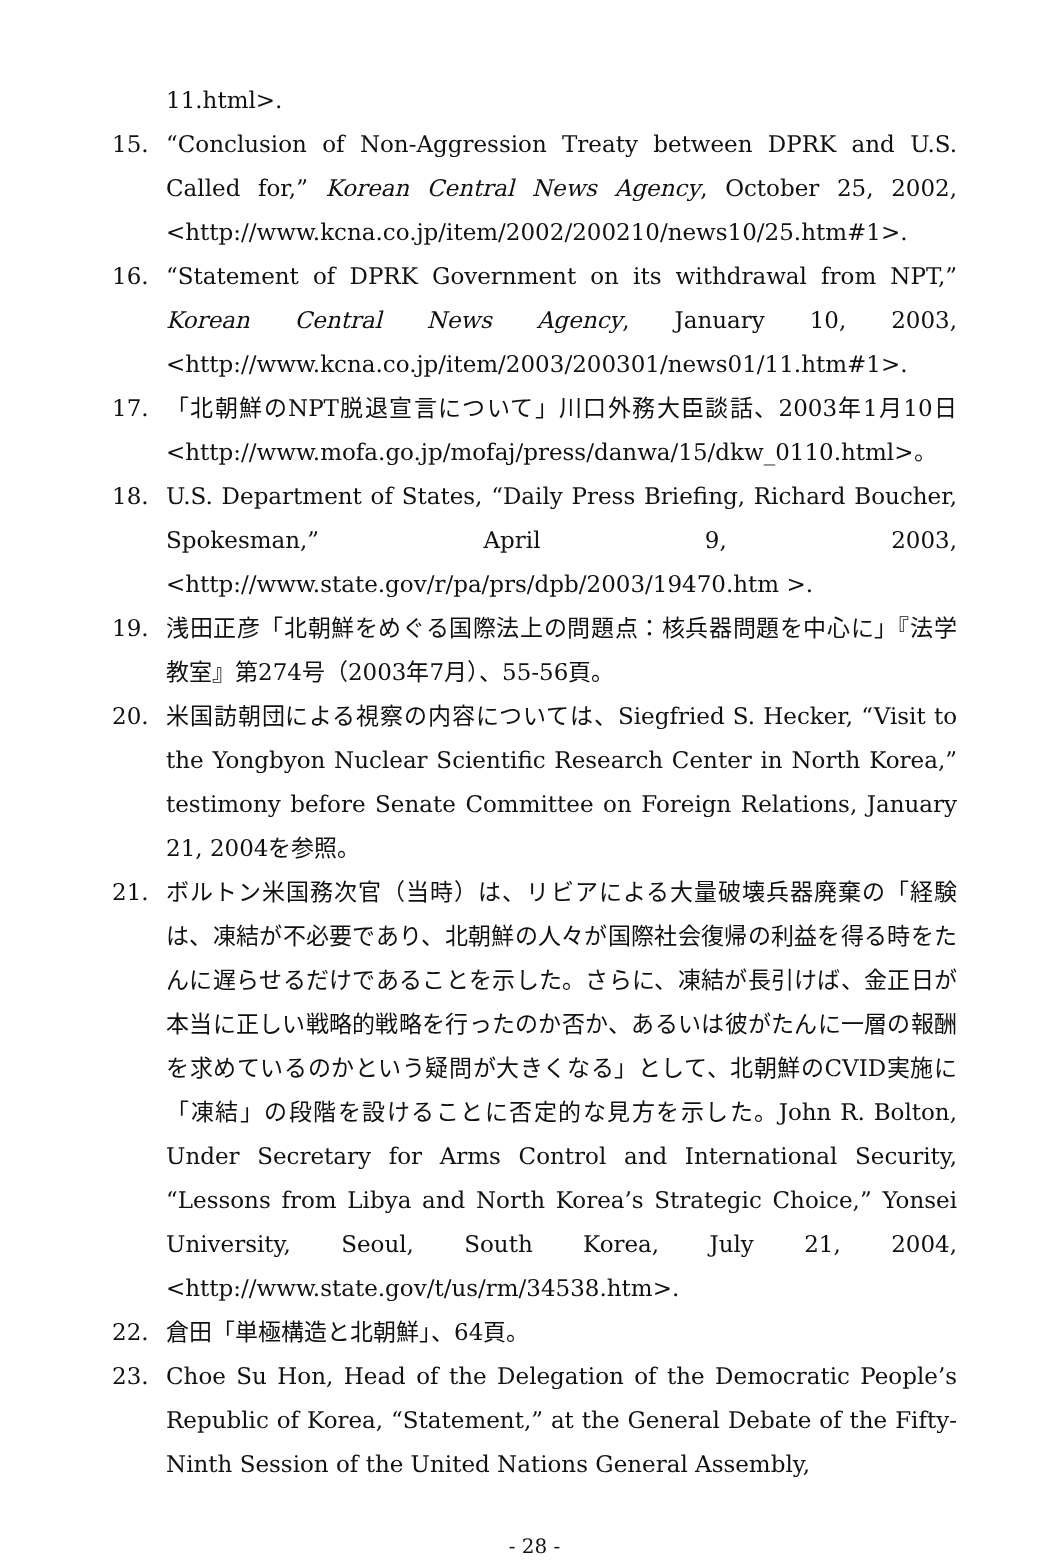11.html>.
15. “Conclusion of Non-Aggression Treaty between DPRK and U.S. Called for,” Korean Central News Agency, October 25, 2002, <http://www.kcna.co.jp/item/2002/200210/news10/25.htm#1>.
16. “Statement of DPRK Government on its withdrawal from NPT,” Korean Central News Agency, January 10, 2003, <http://www.kcna.co.jp/item/2003/200301/news01/11.htm#1>.
17. 「北朝鮮のNPT脱退宣言について」川口外務大臣談話、2003年1月10日<http://www.mofa.go.jp/mofaj/press/danwa/15/dkw_0110.html>。
18. U.S. Department of States, “Daily Press Briefing, Richard Boucher, Spokesman,” April 9, 2003, <http://www.state.gov/r/pa/prs/dpb/2003/19470.htm >.
19. 浅田正彦「北朝鮮をめぐる国際法上の問題点：核兵器問題を中心に」『法学教室』第274号（2003年7月）、55-56頁。
20. 米国訪朝団による視察の内容については、Siegfried S. Hecker, “Visit to the Yongbyon Nuclear Scientific Research Center in North Korea,” testimony before Senate Committee on Foreign Relations, January 21, 2004を参照。
21. ボルトン米国務次官（当時）は、リビアによる大量破壊兵器廃棄の「経験は、凍結が不必要であり、北朝鮮の人々が国際社会復帰の利益を得る時をたんに遅らせるだけであることを示した。さらに、凍結が長引けば、金正日が本当に正しい戦略的戦略を行ったのか否か、あるいは彼がたんに一層の報酬を求めているのかという疑問が大きくなる」として、北朝鮮のCVID実施に「凍結」の段階を設けることに否定的な見方を示した。John R. Bolton, Under Secretary for Arms Control and International Security, “Lessons from Libya and North Korea’s Strategic Choice,” Yonsei University, Seoul, South Korea, July 21, 2004, <http://www.state.gov/t/us/rm/34538.htm>.
22. 倉田「単極構造と北朝鮮」、64頁。
23. Choe Su Hon, Head of the Delegation of the Democratic People’s Republic of Korea, “Statement,” at the General Debate of the Fifty-Ninth Session of the United Nations General Assembly,
- 28 -